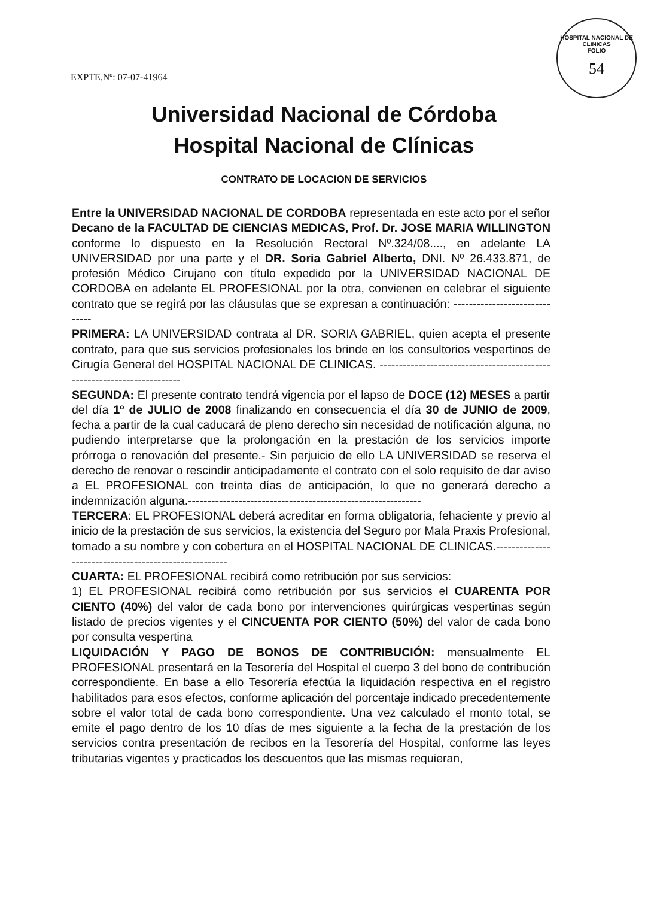HOSPITAL NACIONAL DE CLINICAS
FOLIO
54
EXPTE.Nº: 07-07-41964
Universidad Nacional de Córdoba
Hospital Nacional de Clínicas
CONTRATO DE LOCACION DE SERVICIOS
Entre la UNIVERSIDAD NACIONAL DE CORDOBA representada en este acto por el señor Decano de la FACULTAD DE CIENCIAS MEDICAS, Prof. Dr. JOSE MARIA WILLINGTON conforme lo dispuesto en la Resolución Rectoral Nº.324/08...., en adelante LA UNIVERSIDAD por una parte y el DR. Soria Gabriel Alberto, DNI. Nº 26.433.871, de profesión Médico Cirujano con título expedido por la UNIVERSIDAD NACIONAL DE CORDOBA en adelante EL PROFESIONAL por la otra, convienen en celebrar el siguiente contrato que se regirá por las cláusulas que se expresan a continuación: ------------------------------
PRIMERA: LA UNIVERSIDAD contrata al DR. SORIA GABRIEL, quien acepta el presente contrato, para que sus servicios profesionales los brinde en los consultorios vespertinos de Cirugía General del HOSPITAL NACIONAL DE CLINICAS. ------------------------------------------------------------------------
SEGUNDA: El presente contrato tendrá vigencia por el lapso de DOCE (12) MESES a partir del día 1º de JULIO de 2008 finalizando en consecuencia el día 30 de JUNIO de 2009, fecha a partir de la cual caducará de pleno derecho sin necesidad de notificación alguna, no pudiendo interpretarse que la prolongación en la prestación de los servicios importe prórroga o renovación del presente.- Sin perjuicio de ello LA UNIVERSIDAD se reserva el derecho de renovar o rescindir anticipadamente el contrato con el solo requisito de dar aviso a EL PROFESIONAL con treinta días de anticipación, lo que no generará derecho a indemnización alguna.------------------------------------------------------------
TERCERA: EL PROFESIONAL deberá acreditar en forma obligatoria, fehaciente y previo al inicio de la prestación de sus servicios, la existencia del Seguro por Mala Praxis Profesional, tomado a su nombre y con cobertura en el HOSPITAL NACIONAL DE CLINICAS.------------------------------------------------------
CUARTA: EL PROFESIONAL recibirá como retribución por sus servicios:
1) EL PROFESIONAL recibirá como retribución por sus servicios el CUARENTA POR CIENTO (40%) del valor de cada bono por intervenciones quirúrgicas vespertinas según listado de precios vigentes y el CINCUENTA POR CIENTO (50%) del valor de cada bono por consulta vespertina
LIQUIDACIÓN Y PAGO DE BONOS DE CONTRIBUCIÓN: mensualmente EL PROFESIONAL presentará en la Tesorería del Hospital el cuerpo 3 del bono de contribución correspondiente. En base a ello Tesorería efectúa la liquidación respectiva en el registro habilitados para esos efectos, conforme aplicación del porcentaje indicado precedentemente sobre el valor total de cada bono correspondiente. Una vez calculado el monto total, se emite el pago dentro de los 10 días de mes siguiente a la fecha de la prestación de los servicios contra presentación de recibos en la Tesorería del Hospital, conforme las leyes tributarias vigentes y practicados los descuentos que las mismas requieran,